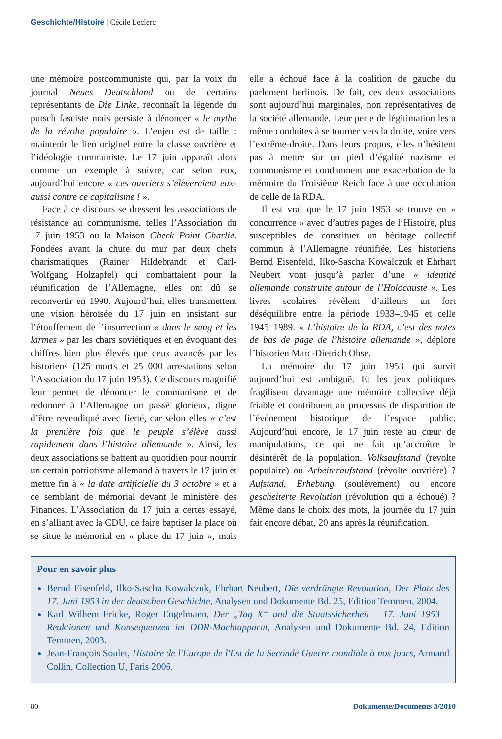Geschichte/Histoire | Cécile Leclerc
une mémoire postcommuniste qui, par la voix du journal Neues Deutschland ou de certains représentants de Die Linke, reconnaît la légende du putsch fasciste mais persiste à dénoncer « le mythe de la révolte populaire ». L’enjeu est de taille : maintenir le lien originel entre la classe ouvrière et l’idéologie communiste. Le 17 juin apparaît alors comme un exemple à suivre, car selon eux, aujourd’hui encore « ces ouvriers s’élèveraient eux-aussi contre ce capitalisme ! ».
Face à ce discours se dressent les associations de résistance au communisme, telles l’Association du 17 juin 1953 ou la Maison Check Point Charlie. Fondées avant la chute du mur par deux chefs charismatiques (Rainer Hildebrandt et Carl-Wolfgang Holzapfel) qui combattaient pour la réunification de l’Allemagne, elles ont dû se reconvertir en 1990. Aujourd’hui, elles transmettent une vision héroïsée du 17 juin en insistant sur l’étouffement de l’insurrection « dans le sang et les larmes » par les chars soviétiques et en évoquant des chiffres bien plus élevés que ceux avancés par les historiens (125 morts et 25 000 arrestations selon l’Association du 17 juin 1953). Ce discours magnifié leur permet de dénoncer le communisme et de redonner à l’Allemagne un passé glorieux, digne d’être revendiqué avec fierté, car selon elles « c’est la première fois que le peuple s’élève aussi rapidement dans l’histoire allemande ». Ainsi, les deux associations se battent au quotidien pour nourrir un certain patriotisme allemand à travers le 17 juin et mettre fin à « la date artificielle du 3 octobre » et à ce semblant de mémorial devant le ministère des Finances. L’Association du 17 juin a certes essayé, en s’alliant avec la CDU, de faire baptiser la place où se situe le mémorial en « place du 17 juin », mais elle a échoué face à la coalition de gauche du parlement berlinois. De fait, ces deux associations sont aujourd’hui marginales, non représentatives de la société allemande. Leur perte de légitimation les a même conduites à se tourner vers la droite, voire vers l’extrême-droite. Dans leurs propos, elles n’hésitent pas à mettre sur un pied d’égalité nazisme et communisme et condamnent une exacerbation de la mémoire du Troisième Reich face à une occultation de celle de la RDA.
Il est vrai que le 17 juin 1953 se trouve en « concurrence » avec d’autres pages de l’Histoire, plus susceptibles de constituer un héritage collectif commun à l’Allemagne réunifiée. Les historiens Bernd Eisenfeld, Ilko-Sascha Kowalczuk et Ehrhart Neubert vont jusqu’à parler d’une « identité allemande construite autour de l’Holocauste ». Les livres scolaires révèlent d’ailleurs un fort déséquilibre entre la période 1933–1945 et celle 1945–1989. « L’histoire de la RDA, c’est des notes de bas de page de l’histoire allemande », déplore l’historien Marc-Dietrich Ohse.
La mémoire du 17 juin 1953 qui survit aujourd’hui est ambiguë. Et les jeux politiques fragilisent davantage une mémoire collective déjà friable et contribuent au processus de disparition de l’événement historique de l’espace public. Aujourd’hui encore, le 17 juin reste au cœur de manipulations, ce qui ne fait qu’accroître le désintérêt de la population. Volksaufstand (révolte populaire) ou Arbeiteraufstand (révolte ouvrière) ? Aufstand, Erhebung (soulèvement) ou encore gescheiterte Revolution (révolution qui a échoué) ? Même dans le choix des mots, la journée du 17 juin fait encore débat, 20 ans après la réunification.
Pour en savoir plus
Bernd Eisenfeld, Ilko-Sascha Kowalczuk, Ehrhart Neubert, Die verdrängte Revolution, Der Platz des 17. Juni 1953 in der deutschen Geschichte, Analysen und Dokumente Bd. 25, Edition Temmen, 2004.
Karl Wilhem Fricke, Roger Engelmann, Der „Tag X“ und die Staatssicherheit – 17. Juni 1953 – Reaktionen und Konsequenzen im DDR-Machtapparat, Analysen und Dokumente Bd. 24, Edition Temmen, 2003.
Jean-François Soulet, Histoire de l'Europe de l'Est de la Seconde Guerre mondiale à nos jours, Armand Collin, Collection U, Paris 2006.
80 Dokumente/Documents 3/2010